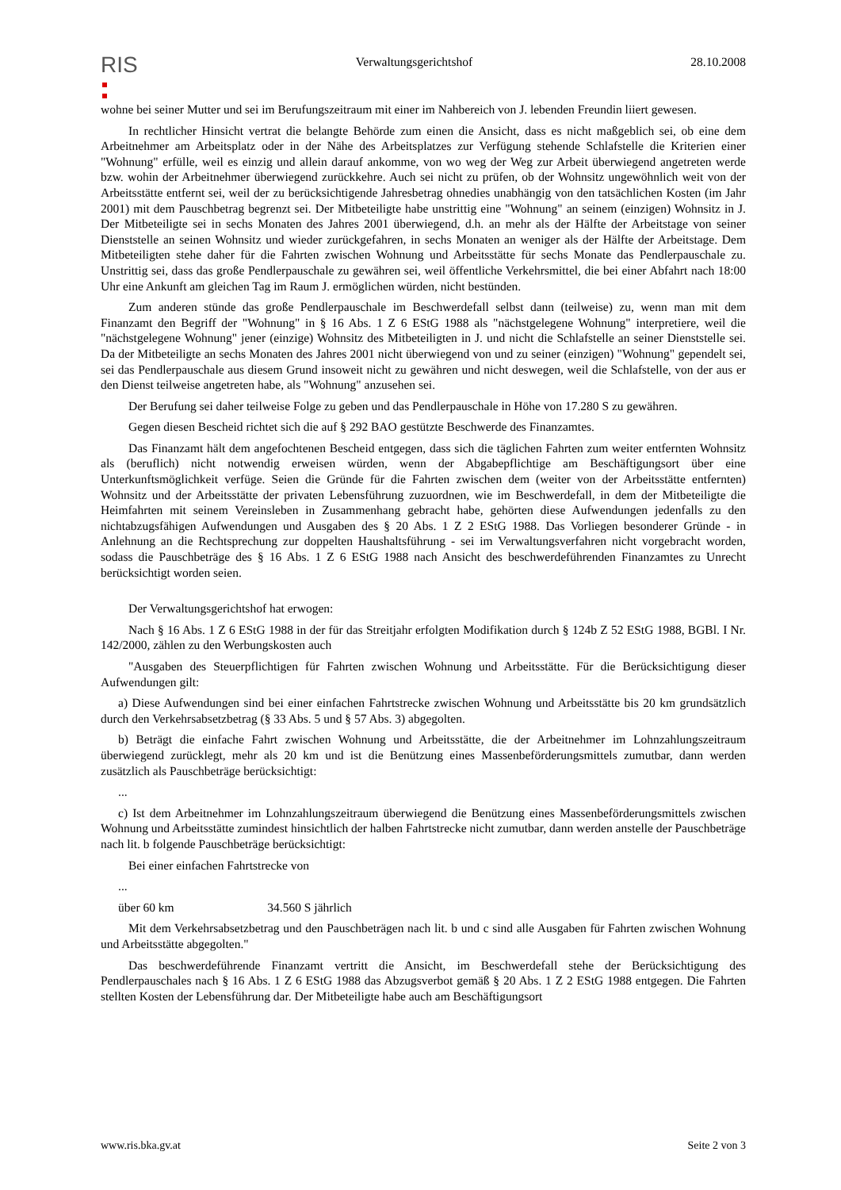RIS
Verwaltungsgerichtshof 28.10.2008
wohne bei seiner Mutter und sei im Berufungszeitraum mit einer im Nahbereich von J. lebenden Freundin liiert gewesen.
In rechtlicher Hinsicht vertrat die belangte Behörde zum einen die Ansicht, dass es nicht maßgeblich sei, ob eine dem Arbeitnehmer am Arbeitsplatz oder in der Nähe des Arbeitsplatzes zur Verfügung stehende Schlafstelle die Kriterien einer "Wohnung" erfülle, weil es einzig und allein darauf ankomme, von wo weg der Weg zur Arbeit überwiegend angetreten werde bzw. wohin der Arbeitnehmer überwiegend zurückkehre. Auch sei nicht zu prüfen, ob der Wohnsitz ungewöhnlich weit von der Arbeitsstätte entfernt sei, weil der zu berücksichtigende Jahresbetrag ohnedies unabhängig von den tatsächlichen Kosten (im Jahr 2001) mit dem Pauschbetrag begrenzt sei. Der Mitbeteiligte habe unstrittig eine "Wohnung" an seinem (einzigen) Wohnsitz in J. Der Mitbeteiligte sei in sechs Monaten des Jahres 2001 überwiegend, d.h. an mehr als der Hälfte der Arbeitstage von seiner Dienststelle an seinen Wohnsitz und wieder zurückgefahren, in sechs Monaten an weniger als der Hälfte der Arbeitstage. Dem Mitbeteiligten stehe daher für die Fahrten zwischen Wohnung und Arbeitsstätte für sechs Monate das Pendlerpauschale zu. Unstrittig sei, dass das große Pendlerpauschale zu gewähren sei, weil öffentliche Verkehrsmittel, die bei einer Abfahrt nach 18:00 Uhr eine Ankunft am gleichen Tag im Raum J. ermöglichen würden, nicht bestünden.
Zum anderen stünde das große Pendlerpauschale im Beschwerdefall selbst dann (teilweise) zu, wenn man mit dem Finanzamt den Begriff der "Wohnung" in § 16 Abs. 1 Z 6 EStG 1988 als "nächstgelegene Wohnung" interpretiere, weil die "nächstgelegene Wohnung" jener (einzige) Wohnsitz des Mitbeteiligten in J. und nicht die Schlafstelle an seiner Dienststelle sei. Da der Mitbeteiligte an sechs Monaten des Jahres 2001 nicht überwiegend von und zu seiner (einzigen) "Wohnung" gependelt sei, sei das Pendlerpauschale aus diesem Grund insoweit nicht zu gewähren und nicht deswegen, weil die Schlafstelle, von der aus er den Dienst teilweise angetreten habe, als "Wohnung" anzusehen sei.
Der Berufung sei daher teilweise Folge zu geben und das Pendlerpauschale in Höhe von 17.280 S zu gewähren.
Gegen diesen Bescheid richtet sich die auf § 292 BAO gestützte Beschwerde des Finanzamtes.
Das Finanzamt hält dem angefochtenen Bescheid entgegen, dass sich die täglichen Fahrten zum weiter entfernten Wohnsitz als (beruflich) nicht notwendig erweisen würden, wenn der Abgabepflichtige am Beschäftigungsort über eine Unterkunftsmöglichkeit verfüge. Seien die Gründe für die Fahrten zwischen dem (weiter von der Arbeitsstätte entfernten) Wohnsitz und der Arbeitsstätte der privaten Lebensführung zuzuordnen, wie im Beschwerdefall, in dem der Mitbeteiligte die Heimfahrten mit seinem Vereinsleben in Zusammenhang gebracht habe, gehörten diese Aufwendungen jedenfalls zu den nichtabzugsfähigen Aufwendungen und Ausgaben des § 20 Abs. 1 Z 2 EStG 1988. Das Vorliegen besonderer Gründe - in Anlehnung an die Rechtsprechung zur doppelten Haushaltsführung - sei im Verwaltungsverfahren nicht vorgebracht worden, sodass die Pauschbeträge des § 16 Abs. 1 Z 6 EStG 1988 nach Ansicht des beschwerdeführenden Finanzamtes zu Unrecht berücksichtigt worden seien.
Der Verwaltungsgerichtshof hat erwogen:
Nach § 16 Abs. 1 Z 6 EStG 1988 in der für das Streitjahr erfolgten Modifikation durch § 124b Z 52 EStG 1988, BGBl. I Nr. 142/2000, zählen zu den Werbungskosten auch
"Ausgaben des Steuerpflichtigen für Fahrten zwischen Wohnung und Arbeitsstätte. Für die Berücksichtigung dieser Aufwendungen gilt:
a) Diese Aufwendungen sind bei einer einfachen Fahrtstrecke zwischen Wohnung und Arbeitsstätte bis 20 km grundsätzlich durch den Verkehrsabsetzbetrag (§ 33 Abs. 5 und § 57 Abs. 3) abgegolten.
b) Beträgt die einfache Fahrt zwischen Wohnung und Arbeitsstätte, die der Arbeitnehmer im Lohnzahlungszeitraum überwiegend zurücklegt, mehr als 20 km und ist die Benützung eines Massenbeförderungsmittels zumutbar, dann werden zusätzlich als Pauschbeträge berücksichtigt:
...
c) Ist dem Arbeitnehmer im Lohnzahlungszeitraum überwiegend die Benützung eines Massenbeförderungsmittels zwischen Wohnung und Arbeitsstätte zumindest hinsichtlich der halben Fahrtstrecke nicht zumutbar, dann werden anstelle der Pauschbeträge nach lit. b folgende Pauschbeträge berücksichtigt:
Bei einer einfachen Fahrtstrecke von
...
über 60 km 34.560 S jährlich
Mit dem Verkehrsabsetzbetrag und den Pauschbeträgen nach lit. b und c sind alle Ausgaben für Fahrten zwischen Wohnung und Arbeitsstätte abgegolten."
Das beschwerdeführende Finanzamt vertritt die Ansicht, im Beschwerdefall stehe der Berücksichtigung des Pendlerpauschales nach § 16 Abs. 1 Z 6 EStG 1988 das Abzugsverbot gemäß § 20 Abs. 1 Z 2 EStG 1988 entgegen. Die Fahrten stellten Kosten der Lebensführung dar. Der Mitbeteiligte habe auch am Beschäftigungsort
www.ris.bka.gv.at Seite 2 von 3